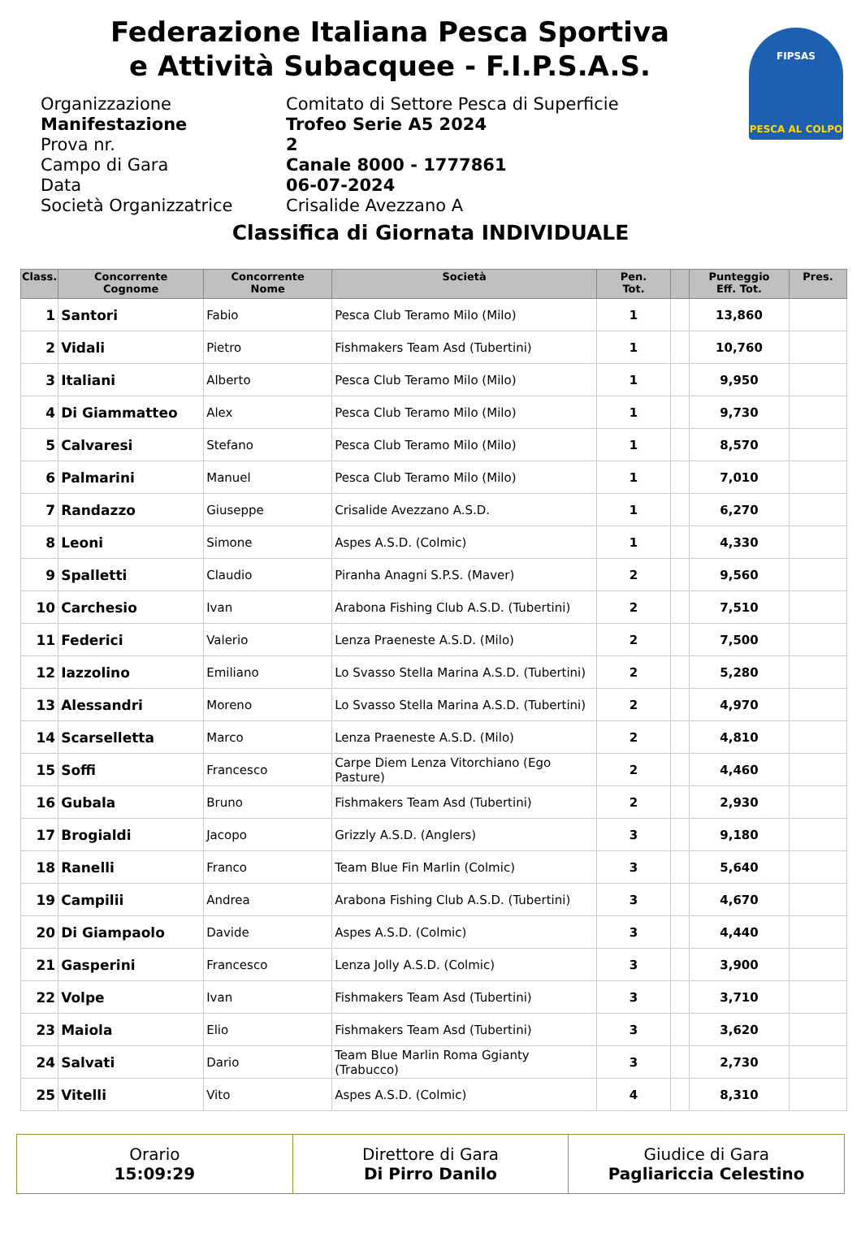Federazione Italiana Pesca Sportiva
e Attività Subacquee - F.I.P.S.A.S.
FIPSAS
PESCA AL COLPO
Organizzazione Comitato di Settore Pesca di Superficie
Manifestazione Trofeo Serie A5 2024
Prova nr. 2
Campo di Gara Canale 8000 - 1777861
Data 06-07-2024
Società Organizzatrice Crisalide Avezzano A
Classifica di Giornata INDIVIDUALE
| Class. | Concorrente Cognome | Concorrente Nome | Società | Pen. Tot. | | Punteggio Eff. Tot. | Pres. |
| --- | --- | --- | --- | --- | --- | --- | --- |
| 1 | Santori | Fabio | Pesca Club Teramo Milo (Milo) | 1 | | 13,860 | |
| 2 | Vidali | Pietro | Fishmakers Team Asd (Tubertini) | 1 | | 10,760 | |
| 3 | Italiani | Alberto | Pesca Club Teramo Milo (Milo) | 1 | | 9,950 | |
| 4 | Di Giammatteo | Alex | Pesca Club Teramo Milo (Milo) | 1 | | 9,730 | |
| 5 | Calvaresi | Stefano | Pesca Club Teramo Milo (Milo) | 1 | | 8,570 | |
| 6 | Palmarini | Manuel | Pesca Club Teramo Milo (Milo) | 1 | | 7,010 | |
| 7 | Randazzo | Giuseppe | Crisalide Avezzano A.S.D. | 1 | | 6,270 | |
| 8 | Leoni | Simone | Aspes A.S.D. (Colmic) | 1 | | 4,330 | |
| 9 | Spalletti | Claudio | Piranha Anagni S.P.S. (Maver) | 2 | | 9,560 | |
| 10 | Carchesio | Ivan | Arabona Fishing Club A.S.D. (Tubertini) | 2 | | 7,510 | |
| 11 | Federici | Valerio | Lenza Praeneste A.S.D. (Milo) | 2 | | 7,500 | |
| 12 | Iazzolino | Emiliano | Lo Svasso Stella Marina A.S.D. (Tubertini) | 2 | | 5,280 | |
| 13 | Alessandri | Moreno | Lo Svasso Stella Marina A.S.D. (Tubertini) | 2 | | 4,970 | |
| 14 | Scarselletta | Marco | Lenza Praeneste A.S.D. (Milo) | 2 | | 4,810 | |
| 15 | Soffi | Francesco | Carpe Diem Lenza Vitorchiano (Ego Pasture) | 2 | | 4,460 | |
| 16 | Gubala | Bruno | Fishmakers Team Asd (Tubertini) | 2 | | 2,930 | |
| 17 | Brogialdi | Jacopo | Grizzly A.S.D. (Anglers) | 3 | | 9,180 | |
| 18 | Ranelli | Franco | Team Blue Fin Marlin (Colmic) | 3 | | 5,640 | |
| 19 | Campilii | Andrea | Arabona Fishing Club A.S.D. (Tubertini) | 3 | | 4,670 | |
| 20 | Di Giampaolo | Davide | Aspes A.S.D. (Colmic) | 3 | | 4,440 | |
| 21 | Gasperini | Francesco | Lenza Jolly A.S.D. (Colmic) | 3 | | 3,900 | |
| 22 | Volpe | Ivan | Fishmakers Team Asd (Tubertini) | 3 | | 3,710 | |
| 23 | Maiola | Elio | Fishmakers Team Asd (Tubertini) | 3 | | 3,620 | |
| 24 | Salvati | Dario | Team Blue Marlin Roma Ggianty (Trabucco) | 3 | | 2,730 | |
| 25 | Vitelli | Vito | Aspes A.S.D. (Colmic) | 4 | | 8,310 | |
Orario
15:09:29
Direttore di Gara
Di Pirro Danilo
Giudice di Gara
Pagliariccia Celestino